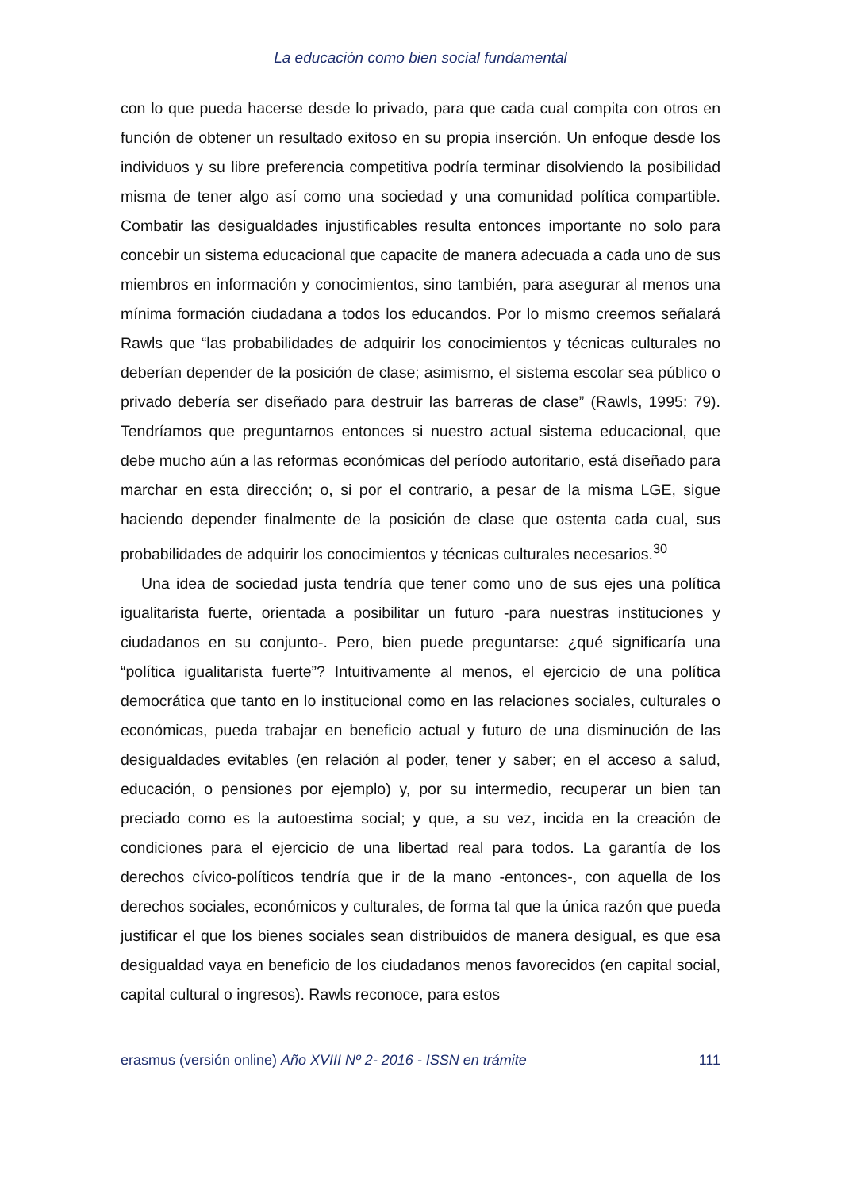La educación como bien social fundamental
con lo que pueda hacerse desde lo privado, para que cada cual compita con otros en función de obtener un resultado exitoso en su propia inserción. Un enfoque desde los individuos y su libre preferencia competitiva podría terminar disolviendo la posibilidad misma de tener algo así como una sociedad y una comunidad política compartible. Combatir las desigualdades injustificables resulta entonces importante no solo para concebir un sistema educacional que capacite de manera adecuada a cada uno de sus miembros en información y conocimientos, sino también, para asegurar al menos una mínima formación ciudadana a todos los educandos. Por lo mismo creemos señalará Rawls que “las probabilidades de adquirir los conocimientos y técnicas culturales no deberían depender de la posición de clase; asimismo, el sistema escolar sea público o privado debería ser diseñado para destruir las barreras de clase” (Rawls, 1995: 79). Tendríamos que preguntarnos entonces si nuestro actual sistema educacional, que debe mucho aún a las reformas económicas del período autoritario, está diseñado para marchar en esta dirección; o, si por el contrario, a pesar de la misma LGE, sigue haciendo depender finalmente de la posición de clase que ostenta cada cual, sus probabilidades de adquirir los conocimientos y técnicas culturales necesarios.<sup>30</sup>
Una idea de sociedad justa tendría que tener como uno de sus ejes una política igualitarista fuerte, orientada a posibilitar un futuro -para nuestras instituciones y ciudadanos en su conjunto-. Pero, bien puede preguntarse: ¿qué significaría una “política igualitarista fuerte”? Intuitivamente al menos, el ejercicio de una política democrática que tanto en lo institucional como en las relaciones sociales, culturales o económicas, pueda trabajar en beneficio actual y futuro de una disminución de las desigualdades evitables (en relación al poder, tener y saber; en el acceso a salud, educación, o pensiones por ejemplo) y, por su intermedio, recuperar un bien tan preciado como es la autoestima social; y que, a su vez, incida en la creación de condiciones para el ejercicio de una libertad real para todos. La garantía de los derechos cívico-políticos tendría que ir de la mano -entonces-, con aquella de los derechos sociales, económicos y culturales, de forma tal que la única razón que pueda justificar el que los bienes sociales sean distribuidos de manera desigual, es que esa desigualdad vaya en beneficio de los ciudadanos menos favorecidos (en capital social, capital cultural o ingresos). Rawls reconoce, para estos
erasmus (versión online) Año XVIII Nº 2- 2016 - ISSN en trámite 111